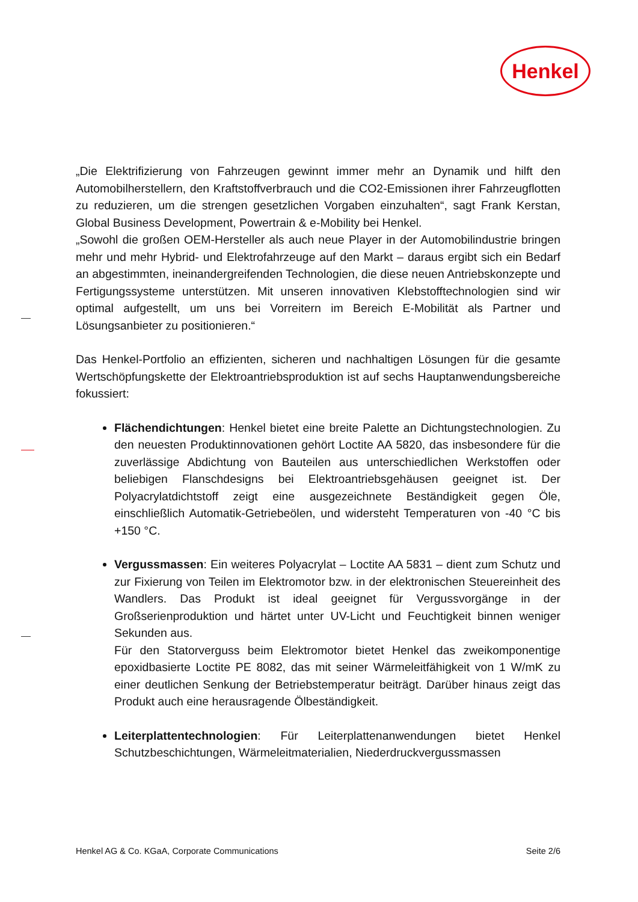Henkel
„Die Elektrifizierung von Fahrzeugen gewinnt immer mehr an Dynamik und hilft den Automobilherstellern, den Kraftstoffverbrauch und die CO2-Emissionen ihrer Fahrzeugflotten zu reduzieren, um die strengen gesetzlichen Vorgaben einzuhalten“, sagt Frank Kerstan, Global Business Development, Powertrain & e-Mobility bei Henkel.
„Sowohl die großen OEM-Hersteller als auch neue Player in der Automobilindustrie bringen mehr und mehr Hybrid- und Elektrofahrzeuge auf den Markt – daraus ergibt sich ein Bedarf an abgestimmten, ineinandergreifenden Technologien, die diese neuen Antriebskonzepte und Fertigungssysteme unterstützen. Mit unseren innovativen Klebstofftechnologien sind wir optimal aufgestellt, um uns bei Vorreitern im Bereich E-Mobilität als Partner und Lösungsanbieter zu positionieren.“
Das Henkel-Portfolio an effizienten, sicheren und nachhaltigen Lösungen für die gesamte Wertschöpfungskette der Elektroantriebsproduktion ist auf sechs Hauptanwendungsbereiche fokussiert:
Flächendichtungen: Henkel bietet eine breite Palette an Dichtungstechnologien. Zu den neuesten Produktinnovationen gehört Loctite AA 5820, das insbesondere für die zuverlässige Abdichtung von Bauteilen aus unterschiedlichen Werkstoffen oder beliebigen Flanschdesigns bei Elektroantriebsgehäusen geeignet ist. Der Polyacrylatdichtstoff zeigt eine ausgezeichnete Beständigkeit gegen Öle, einschließlich Automatik-Getriebeölen, und widersteht Temperaturen von -40 °C bis +150 °C.
Vergussmassen: Ein weiteres Polyacrylat – Loctite AA 5831 – dient zum Schutz und zur Fixierung von Teilen im Elektromotor bzw. in der elektronischen Steuereinheit des Wandlers. Das Produkt ist ideal geeignet für Vergussvorgänge in der Großserienproduktion und härtet unter UV-Licht und Feuchtigkeit binnen weniger Sekunden aus.
Für den Statorverguss beim Elektromotor bietet Henkel das zweikomponentige epoxidbasierte Loctite PE 8082, das mit seiner Wärmeleitfähigkeit von 1 W/mK zu einer deutlichen Senkung der Betriebstemperatur beiträgt. Darüber hinaus zeigt das Produkt auch eine herausragende Ölbeständigkeit.
Leiterplattentechnologien: Für Leiterplattenanwendungen bietet Henkel Schutzbeschichtungen, Wärmeleitmaterialien, Niederdruckvergussmassen
Henkel AG & Co. KGaA, Corporate Communications Seite 2/6